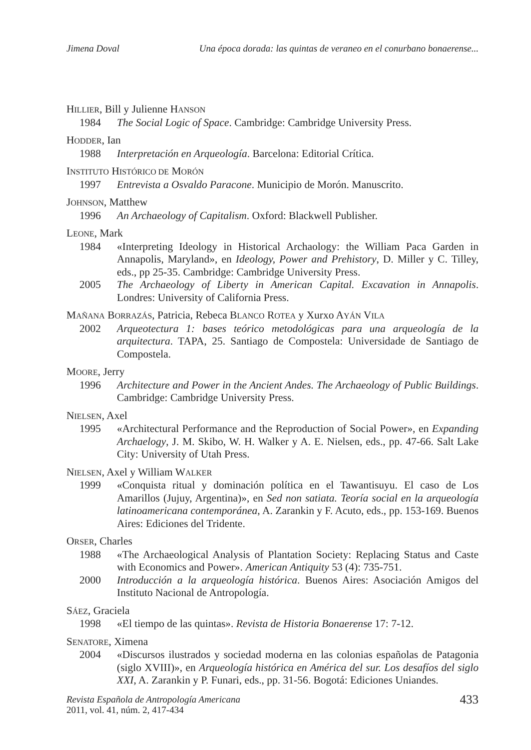Jimena Doval Una época dorada: las quintas de veraneo en el conurbano bonaerense...
HILLIER, Bill y Julienne HANSON
1984 The Social Logic of Space. Cambridge: Cambridge University Press.
HODDER, Ian
1988 Interpretación en Arqueología. Barcelona: Editorial Crítica.
INSTITUTO HISTÓRICO DE MORÓN
1997 Entrevista a Osvaldo Paracone. Municipio de Morón. Manuscrito.
JOHNSON, Matthew
1996 An Archaeology of Capitalism. Oxford: Blackwell Publisher.
LEONE, Mark
1984 «Interpreting Ideology in Historical Archaology: the William Paca Garden in Annapolis, Maryland», en Ideology, Power and Prehistory, D. Miller y C. Tilley, eds., pp 25-35. Cambridge: Cambridge University Press.
2005 The Archaeology of Liberty in American Capital. Excavation in Annapolis. Londres: University of California Press.
MAÑANA BORRAZÁS, Patricia, Rebeca BLANCO ROTEA y Xurxo AYÁN VILA
2002 Arqueotectura 1: bases teórico metodológicas para una arqueología de la arquitectura. TAPA, 25. Santiago de Compostela: Universidade de Santiago de Compostela.
MOORE, Jerry
1996 Architecture and Power in the Ancient Andes. The Archaeology of Public Buildings. Cambridge: Cambridge University Press.
NIELSEN, Axel
1995 «Architectural Performance and the Reproduction of Social Power», en Expanding Archaelogy, J. M. Skibo, W. H. Walker y A. E. Nielsen, eds., pp. 47-66. Salt Lake City: University of Utah Press.
NIELSEN, Axel y William WALKER
1999 «Conquista ritual y dominación política en el Tawantisuyu. El caso de Los Amarillos (Jujuy, Argentina)», en Sed non satiata. Teoría social en la arqueología latinoamericana contemporánea, A. Zarankin y F. Acuto, eds., pp. 153-169. Buenos Aires: Ediciones del Tridente.
ORSER, Charles
1988 «The Archaeological Analysis of Plantation Society: Replacing Status and Caste with Economics and Power». American Antiquity 53 (4): 735-751.
2000 Introducción a la arqueología histórica. Buenos Aires: Asociación Amigos del Instituto Nacional de Antropología.
SÁEZ, Graciela
1998 «El tiempo de las quintas». Revista de Historia Bonaerense 17: 7-12.
SENATORE, Ximena
2004 «Discursos ilustrados y sociedad moderna en las colonias españolas de Patagonia (siglo XVIII)», en Arqueología histórica en América del sur. Los desafíos del siglo XXI, A. Zarankin y P. Funari, eds., pp. 31-56. Bogotá: Ediciones Uniandes.
Revista Española de Antropología Americana
2011, vol. 41, núm. 2, 417-434
433